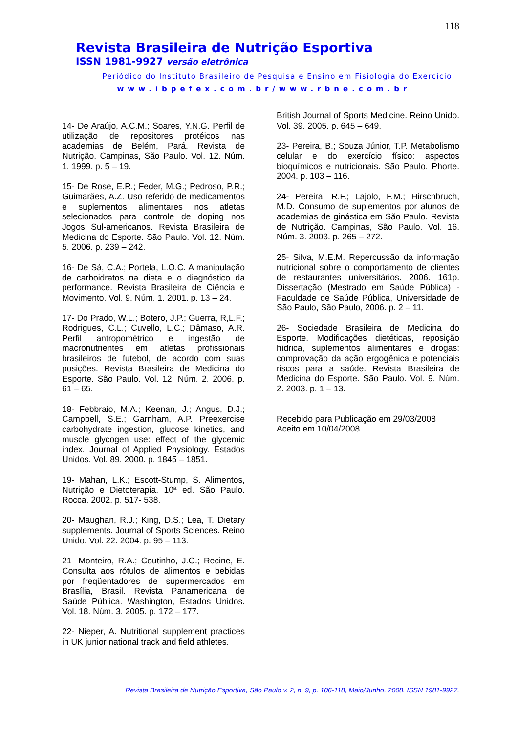118
Revista Brasileira de Nutrição Esportiva
ISSN 1981-9927 versão eletrônica
Periódico do Instituto Brasileiro de Pesquisa e Ensino em Fisiologia do Exercício
www.ibpefex.com.br/www.rbne.com.br
14- De Araújo, A.C.M.; Soares, Y.N.G. Perfil de utilização de repositores protéicos nas academias de Belém, Pará. Revista de Nutrição. Campinas, São Paulo. Vol. 12. Núm. 1. 1999. p. 5 – 19.
15- De Rose, E.R.; Feder, M.G.; Pedroso, P.R.; Guimarães, A.Z. Uso referido de medicamentos e suplementos alimentares nos atletas selecionados para controle de doping nos Jogos Sul-americanos. Revista Brasileira de Medicina do Esporte. São Paulo. Vol. 12. Núm. 5. 2006. p. 239 – 242.
16- De Sá, C.A.; Portela, L.O.C. A manipulação de carboidratos na dieta e o diagnóstico da performance. Revista Brasileira de Ciência e Movimento. Vol. 9. Núm. 1. 2001. p. 13 – 24.
17- Do Prado, W.L.; Botero, J.P.; Guerra, R,L.F.; Rodrigues, C.L.; Cuvello, L.C.; Dâmaso, A.R. Perfil antropométrico e ingestão de macronutrientes em atletas profissionais brasileiros de futebol, de acordo com suas posições. Revista Brasileira de Medicina do Esporte. São Paulo. Vol. 12. Núm. 2. 2006. p. 61 – 65.
18- Febbraio, M.A.; Keenan, J.; Angus, D.J.; Campbell, S.E.; Garnham, A.P. Preexercise carbohydrate ingestion, glucose kinetics, and muscle glycogen use: effect of the glycemic index. Journal of Applied Physiology. Estados Unidos. Vol. 89. 2000. p. 1845 – 1851.
19- Mahan, L.K.; Escott-Stump, S. Alimentos, Nutrição e Dietoterapia. 10ª ed. São Paulo. Rocca. 2002. p. 517- 538.
20- Maughan, R.J.; King, D.S.; Lea, T. Dietary supplements. Journal of Sports Sciences. Reino Unido. Vol. 22. 2004. p. 95 – 113.
21- Monteiro, R.A.; Coutinho, J.G.; Recine, E. Consulta aos rótulos de alimentos e bebidas por freqüentadores de supermercados em Brasília, Brasil. Revista Panamericana de Saúde Pública. Washington, Estados Unidos. Vol. 18. Núm. 3. 2005. p. 172 – 177.
22- Nieper, A. Nutritional supplement practices in UK junior national track and field athletes.
British Journal of Sports Medicine. Reino Unido. Vol. 39. 2005. p. 645 – 649.
23- Pereira, B.; Souza Júnior, T.P. Metabolismo celular e do exercício físico: aspectos bioquímicos e nutricionais. São Paulo. Phorte. 2004. p. 103 – 116.
24- Pereira, R.F.; Lajolo, F.M.; Hirschbruch, M.D. Consumo de suplementos por alunos de academias de ginástica em São Paulo. Revista de Nutrição. Campinas, São Paulo. Vol. 16. Núm. 3. 2003. p. 265 – 272.
25- Silva, M.E.M. Repercussão da informação nutricional sobre o comportamento de clientes de restaurantes universitários. 2006. 161p. Dissertação (Mestrado em Saúde Pública) - Faculdade de Saúde Pública, Universidade de São Paulo, São Paulo, 2006. p. 2 – 11.
26- Sociedade Brasileira de Medicina do Esporte. Modificações dietéticas, reposição hídrica, suplementos alimentares e drogas: comprovação da ação ergogênica e potenciais riscos para a saúde. Revista Brasileira de Medicina do Esporte. São Paulo. Vol. 9. Núm. 2. 2003. p. 1 – 13.
Recebido para Publicação em 29/03/2008
Aceito em 10/04/2008
Revista Brasileira de Nutrição Esportiva, São Paulo v. 2, n. 9, p. 106-118, Maio/Junho, 2008. ISSN 1981-9927.